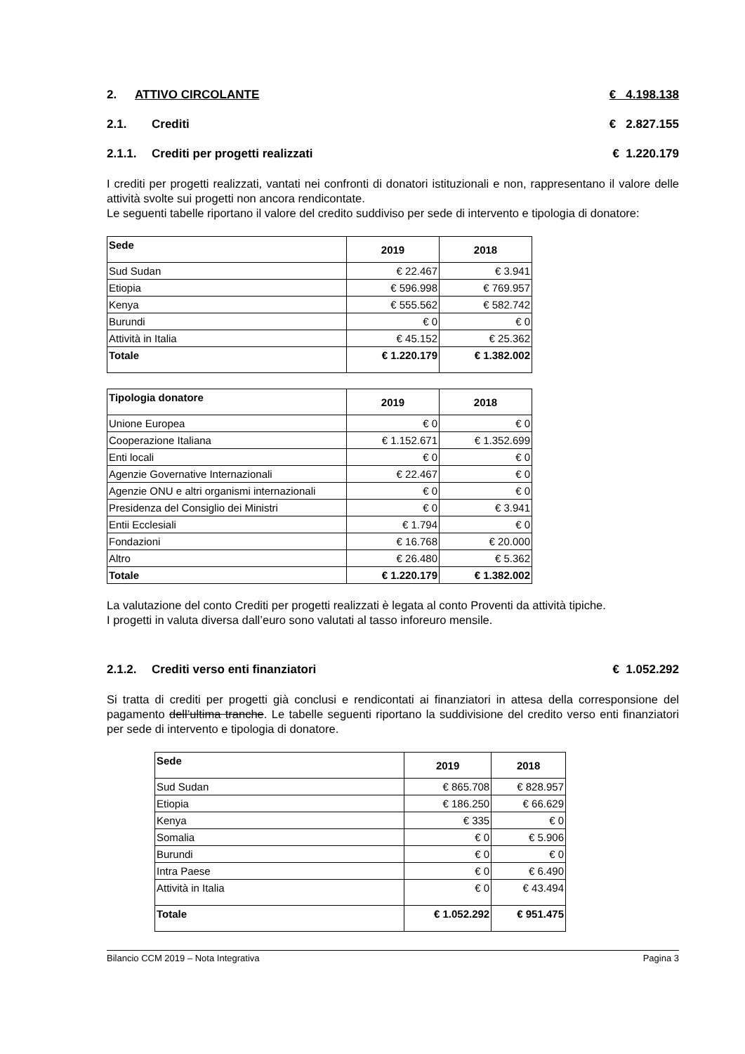2. ATTIVO CIRCOLANTE € 4.198.138
2.1. Crediti € 2.827.155
2.1.1. Crediti per progetti realizzati € 1.220.179
I crediti per progetti realizzati, vantati nei confronti di donatori istituzionali e non, rappresentano il valore delle attività svolte sui progetti non ancora rendicontate.
Le seguenti tabelle riportano il valore del credito suddiviso per sede di intervento e tipologia di donatore:
| Sede | 2019 | 2018 |
| --- | --- | --- |
| Sud Sudan | € 22.467 | € 3.941 |
| Etiopia | € 596.998 | € 769.957 |
| Kenya | € 555.562 | € 582.742 |
| Burundi | € 0 | € 0 |
| Attività in Italia | € 45.152 | € 25.362 |
| Totale | € 1.220.179 | € 1.382.002 |
| Tipologia donatore | 2019 | 2018 |
| --- | --- | --- |
| Unione Europea | € 0 | € 0 |
| Cooperazione Italiana | € 1.152.671 | € 1.352.699 |
| Enti locali | € 0 | € 0 |
| Agenzie Governative Internazionali | € 22.467 | € 0 |
| Agenzie ONU e altri organismi internazionali | € 0 | € 0 |
| Presidenza del Consiglio dei Ministri | € 0 | € 3.941 |
| Entii Ecclesiali | € 1.794 | € 0 |
| Fondazioni | € 16.768 | € 20.000 |
| Altro | € 26.480 | € 5.362 |
| Totale | € 1.220.179 | € 1.382.002 |
La valutazione del conto Crediti per progetti realizzati è legata al conto Proventi da attività tipiche.
I progetti in valuta diversa dall’euro sono valutati al tasso inforeuro mensile.
2.1.2. Crediti verso enti finanziatori € 1.052.292
Si tratta di crediti per progetti già conclusi e rendicontati ai finanziatori in attesa della corresponsione del pagamento dell’ultima tranche. Le tabelle seguenti riportano la suddivisione del credito verso enti finanziatori per sede di intervento e tipologia di donatore.
| Sede | 2019 | 2018 |
| --- | --- | --- |
| Sud Sudan | € 865.708 | € 828.957 |
| Etiopia | € 186.250 | € 66.629 |
| Kenya | € 335 | € 0 |
| Somalia | € 0 | € 5.906 |
| Burundi | € 0 | € 0 |
| Intra Paese | € 0 | € 6.490 |
| Attività in Italia | € 0 | € 43.494 |
| Totale | € 1.052.292 | € 951.475 |
Bilancio CCM 2019 – Nota Integrativa Pagina 3